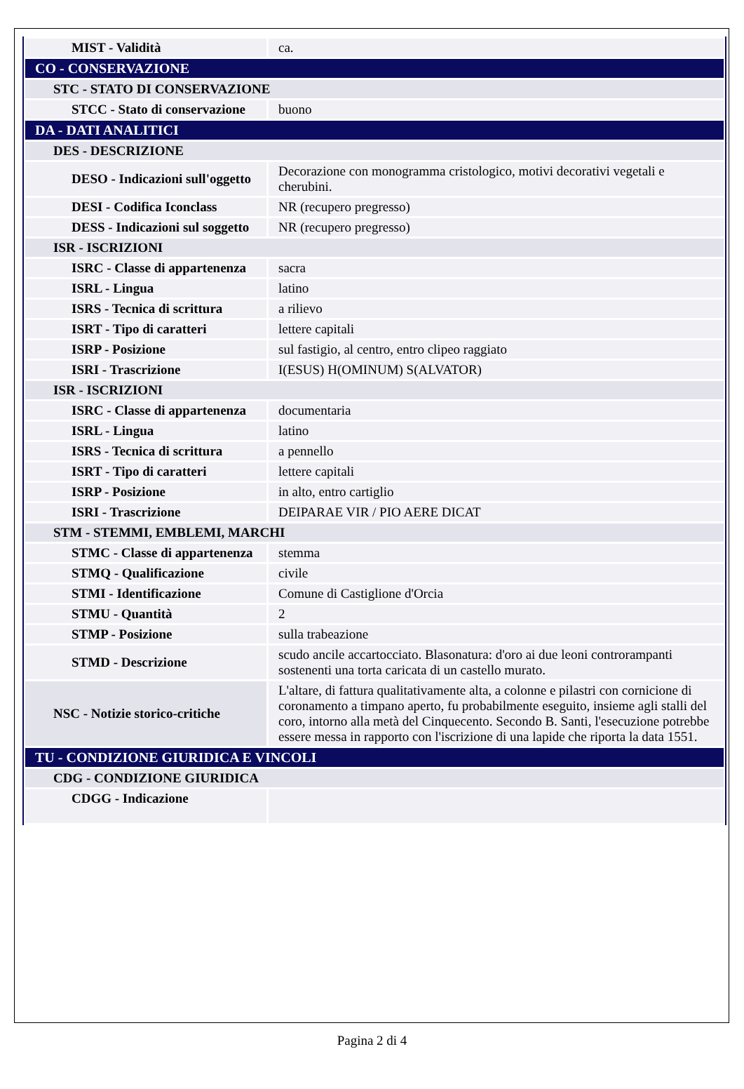| MIST - Validità | ca. |
| CO - CONSERVAZIONE | |
| STC - STATO DI CONSERVAZIONE | |
| STCC - Stato di conservazione | buono |
| DA - DATI ANALITICI | |
| DES - DESCRIZIONE | |
| DESO - Indicazioni sull'oggetto | Decorazione con monogramma cristologico, motivi decorativi vegetali e cherubini. |
| DESI - Codifica Iconclass | NR (recupero pregresso) |
| DESS - Indicazioni sul soggetto | NR (recupero pregresso) |
| ISR - ISCRIZIONI | |
| ISRC - Classe di appartenenza | sacra |
| ISRL - Lingua | latino |
| ISRS - Tecnica di scrittura | a rilievo |
| ISRT - Tipo di caratteri | lettere capitali |
| ISRP - Posizione | sul fastigio, al centro, entro clipeo raggiato |
| ISRI - Trascrizione | I(ESUS) H(OMINUM) S(ALVATOR) |
| ISR - ISCRIZIONI | |
| ISRC - Classe di appartenenza | documentaria |
| ISRL - Lingua | latino |
| ISRS - Tecnica di scrittura | a pennello |
| ISRT - Tipo di caratteri | lettere capitali |
| ISRP - Posizione | in alto, entro cartiglio |
| ISRI - Trascrizione | DEIPARAE VIR / PIO AERE DICAT |
| STM - STEMMI, EMBLEMI, MARCHI | |
| STMC - Classe di appartenenza | stemma |
| STMQ - Qualificazione | civile |
| STMI - Identificazione | Comune di Castiglione d'Orcia |
| STMU - Quantità | 2 |
| STMP - Posizione | sulla trabeazione |
| STMD - Descrizione | scudo ancile accartocciato. Blasonatura: d'oro ai due leoni controrampanti sostenenti una torta caricata di un castello murato. |
| NSC - Notizie storico-critiche | L'altare, di fattura qualitativamente alta, a colonne e pilastri con cornicione di coronamento a timpano aperto, fu probabilmente eseguito, insieme agli stalli del coro, intorno alla metà del Cinquecento. Secondo B. Santi, l'esecuzione potrebbe essere messa in rapporto con l'iscrizione di una lapide che riporta la data 1551. |
| TU - CONDIZIONE GIURIDICA E VINCOLI | |
| CDG - CONDIZIONE GIURIDICA | |
| CDGG - Indicazione | |
Pagina 2 di 4